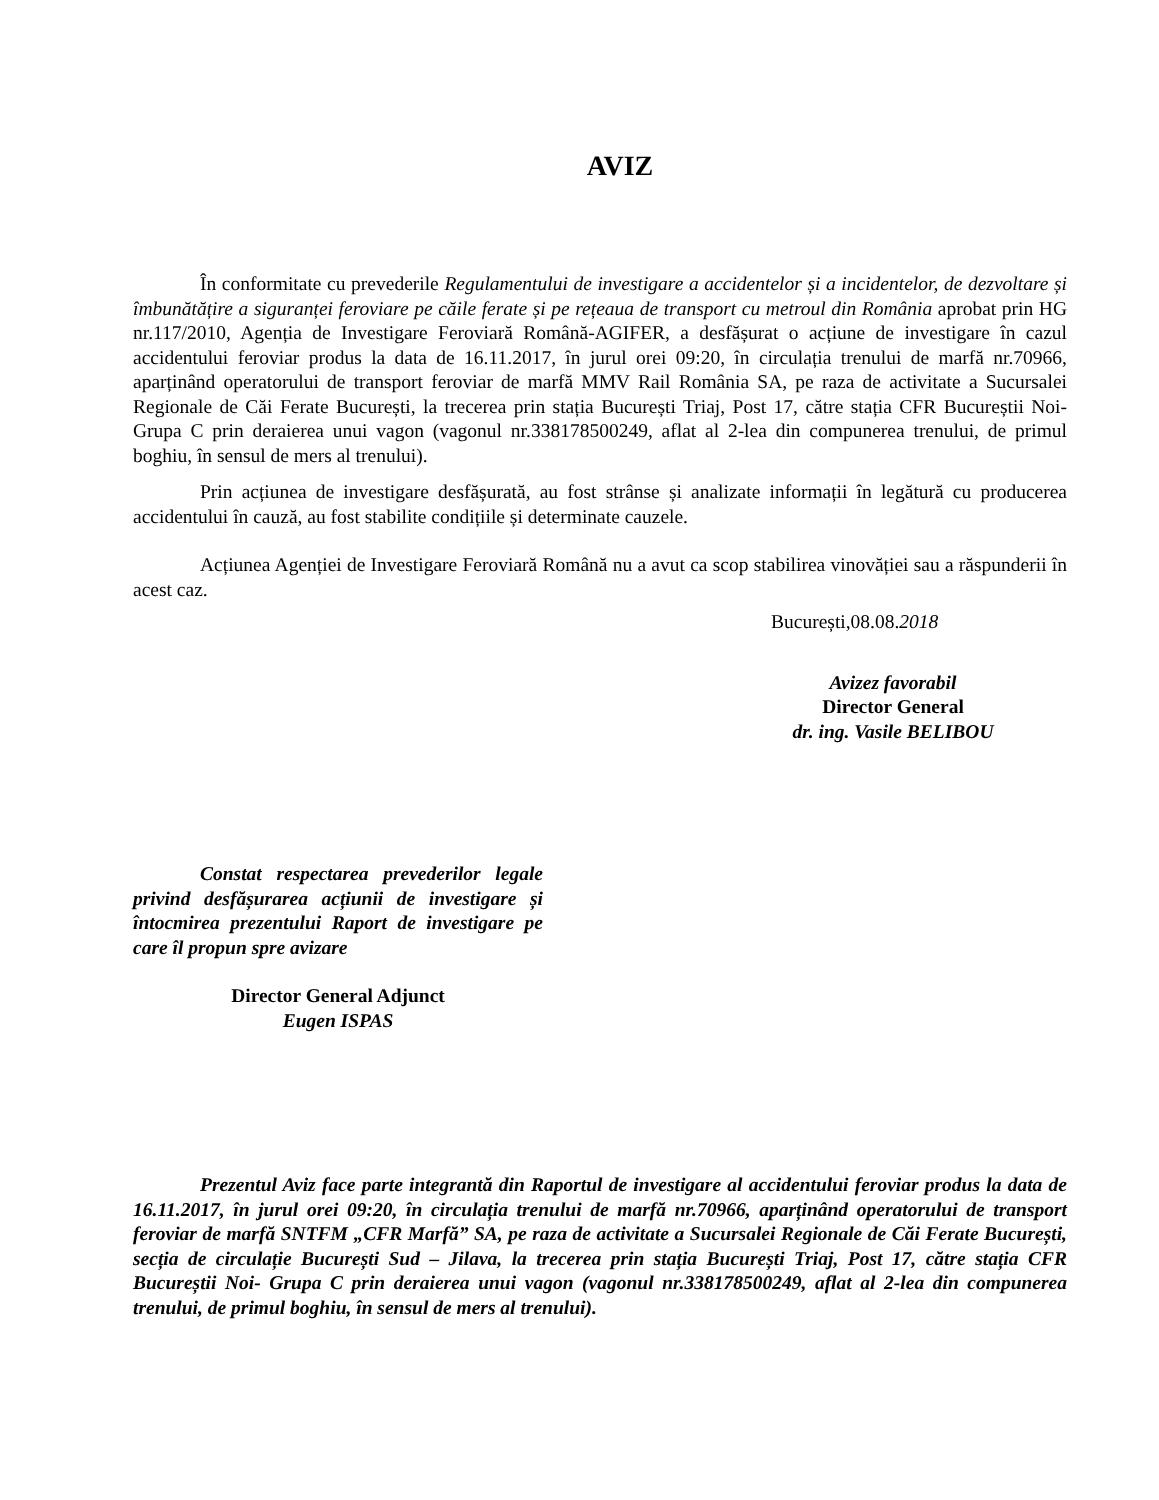AVIZ
În conformitate cu prevederile Regulamentului de investigare a accidentelor și a incidentelor, de dezvoltare și îmbunătățire a siguranței feroviare pe căile ferate și pe rețeaua de transport cu metroul din România aprobat prin HG nr.117/2010, Agenția de Investigare Feroviară Română-AGIFER, a desfășurat o acțiune de investigare în cazul accidentului feroviar produs la data de 16.11.2017, în jurul orei 09:20, în circulația trenului de marfă nr.70966, aparținând operatorului de transport feroviar de marfă MMV Rail România SA, pe raza de activitate a Sucursalei Regionale de Căi Ferate București, la trecerea prin stația București Triaj, Post 17, către stația CFR Bucureștii Noi- Grupa C prin deraierea unui vagon (vagonul nr.338178500249, aflat al 2-lea din compunerea trenului, de primul boghiu, în sensul de mers al trenului).
Prin acțiunea de investigare desfășurată, au fost strânse și analizate informații în legătură cu producerea accidentului în cauză, au fost stabilite condițiile și determinate cauzele.
Acțiunea Agenției de Investigare Feroviară Română nu a avut ca scop stabilirea vinovăției sau a răspunderii în acest caz.
București,08.08.2018
Avizez favorabil
Director General
dr. ing. Vasile BELIBOU
Constat respectarea prevederilor legale privind desfășurarea acțiunii de investigare și întocmirea prezentului Raport de investigare pe care îl propun spre avizare
Director General Adjunct
Eugen ISPAS
Prezentul Aviz face parte integrantă din Raportul de investigare al accidentului feroviar produs la data de 16.11.2017, în jurul orei 09:20, în circulația trenului de marfă nr.70966, aparținând operatorului de transport feroviar de marfă SNTFM „CFR Marfă” SA, pe raza de activitate a Sucursalei Regionale de Căi Ferate București, secția de circulație București Sud – Jilava, la trecerea prin stația București Triaj, Post 17, către stația CFR Bucureștii Noi- Grupa C prin deraierea unui vagon (vagonul nr.338178500249, aflat al 2-lea din compunerea trenului, de primul boghiu, în sensul de mers al trenului).